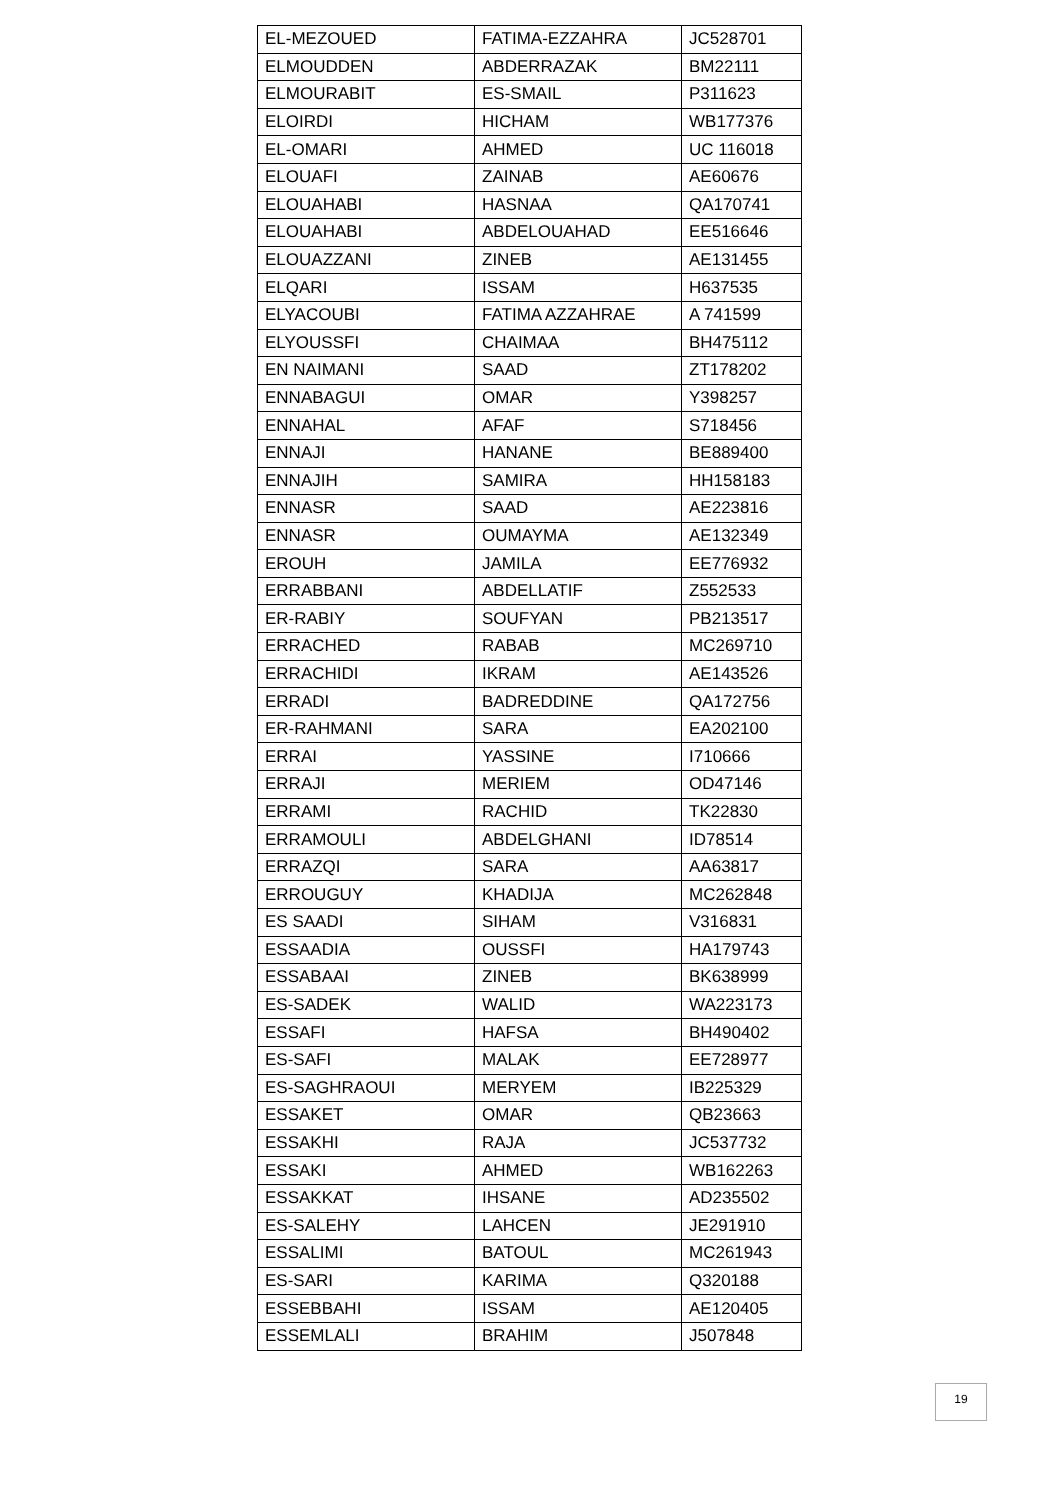| EL-MEZOUED | FATIMA-EZZAHRA | JC528701 |
| ELMOUDDEN | ABDERRAZAK | BM22111 |
| ELMOURABIT | ES-SMAIL | P311623 |
| ELOIRDI | HICHAM | WB177376 |
| EL-OMARI | AHMED | UC 116018 |
| ELOUAFI | ZAINAB | AE60676 |
| ELOUAHABI | HASNAA | QA170741 |
| ELOUAHABI | ABDELOUAHAD | EE516646 |
| ELOUAZZANI | ZINEB | AE131455 |
| ELQARI | ISSAM | H637535 |
| ELYACOUBI | FATIMA AZZAHRAE | A 741599 |
| ELYOUSSFI | CHAIMAA | BH475112 |
| EN NAIMANI | SAAD | ZT178202 |
| ENNABAGUI | OMAR | Y398257 |
| ENNAHAL | AFAF | S718456 |
| ENNAJI | HANANE | BE889400 |
| ENNAJIH | SAMIRA | HH158183 |
| ENNASR | SAAD | AE223816 |
| ENNASR | OUMAYMA | AE132349 |
| EROUH | JAMILA | EE776932 |
| ERRABBANI | ABDELLATIF | Z552533 |
| ER-RABIY | SOUFYAN | PB213517 |
| ERRACHED | RABAB | MC269710 |
| ERRACHIDI | IKRAM | AE143526 |
| ERRADI | BADREDDINE | QA172756 |
| ER-RAHMANI | SARA | EA202100 |
| ERRAI | YASSINE | I710666 |
| ERRAJI | MERIEM | OD47146 |
| ERRAMI | RACHID | TK22830 |
| ERRAMOULI | ABDELGHANI | ID78514 |
| ERRAZQI | SARA | AA63817 |
| ERROUGUY | KHADIJA | MC262848 |
| ES SAADI | SIHAM | V316831 |
| ESSAADIA | OUSSFI | HA179743 |
| ESSABAAI | ZINEB | BK638999 |
| ES-SADEK | WALID | WA223173 |
| ESSAFI | HAFSA | BH490402 |
| ES-SAFI | MALAK | EE728977 |
| ES-SAGHRAOUI | MERYEM | IB225329 |
| ESSAKET | OMAR | QB23663 |
| ESSAKHI | RAJA | JC537732 |
| ESSAKI | AHMED | WB162263 |
| ESSAKKAT | IHSANE | AD235502 |
| ES-SALEHY | LAHCEN | JE291910 |
| ESSALIMI | BATOUL | MC261943 |
| ES-SARI | KARIMA | Q320188 |
| ESSEBBAHI | ISSAM | AE120405 |
| ESSEMLALI | BRAHIM | J507848 |
19